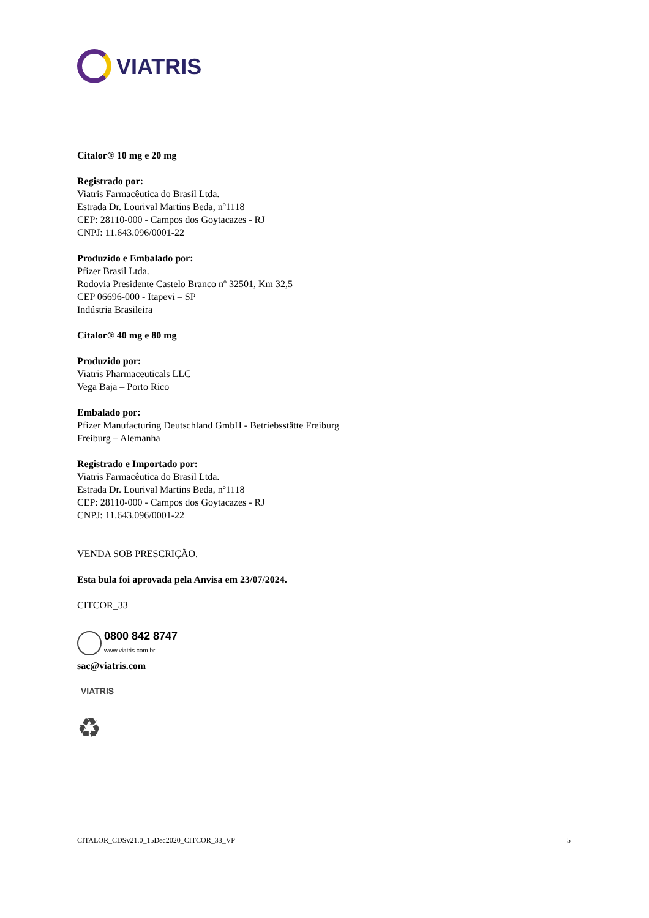VIATRIS
Citalor® 10 mg e 20 mg
Registrado por:
Viatris Farmacêutica do Brasil Ltda.
Estrada Dr. Lourival Martins Beda, nº1118
CEP: 28110-000 - Campos dos Goytacazes - RJ
CNPJ: 11.643.096/0001-22
Produzido e Embalado por:
Pfizer Brasil Ltda.
Rodovia Presidente Castelo Branco nº 32501, Km 32,5
CEP 06696-000 - Itapevi – SP
Indústria Brasileira
Citalor® 40 mg e 80 mg
Produzido por:
Viatris Pharmaceuticals LLC
Vega Baja – Porto Rico
Embalado por:
Pfizer Manufacturing Deutschland GmbH - Betriebsstätte Freiburg
Freiburg – Alemanha
Registrado e Importado por:
Viatris Farmacêutica do Brasil Ltda.
Estrada Dr. Lourival Martins Beda, nº1118
CEP: 28110-000 - Campos dos Goytacazes - RJ
CNPJ: 11.643.096/0001-22
VENDA SOB PRESCRIÇÃO.
Esta bula foi aprovada pela Anvisa em 23/07/2024.
CITCOR_33
0800 842 8747
www.viatris.com.br
sac@viatris.com
VIATRIS
♻
CITALOR_CDSv21.0_15Dec2020_CITCOR_33_VP 5